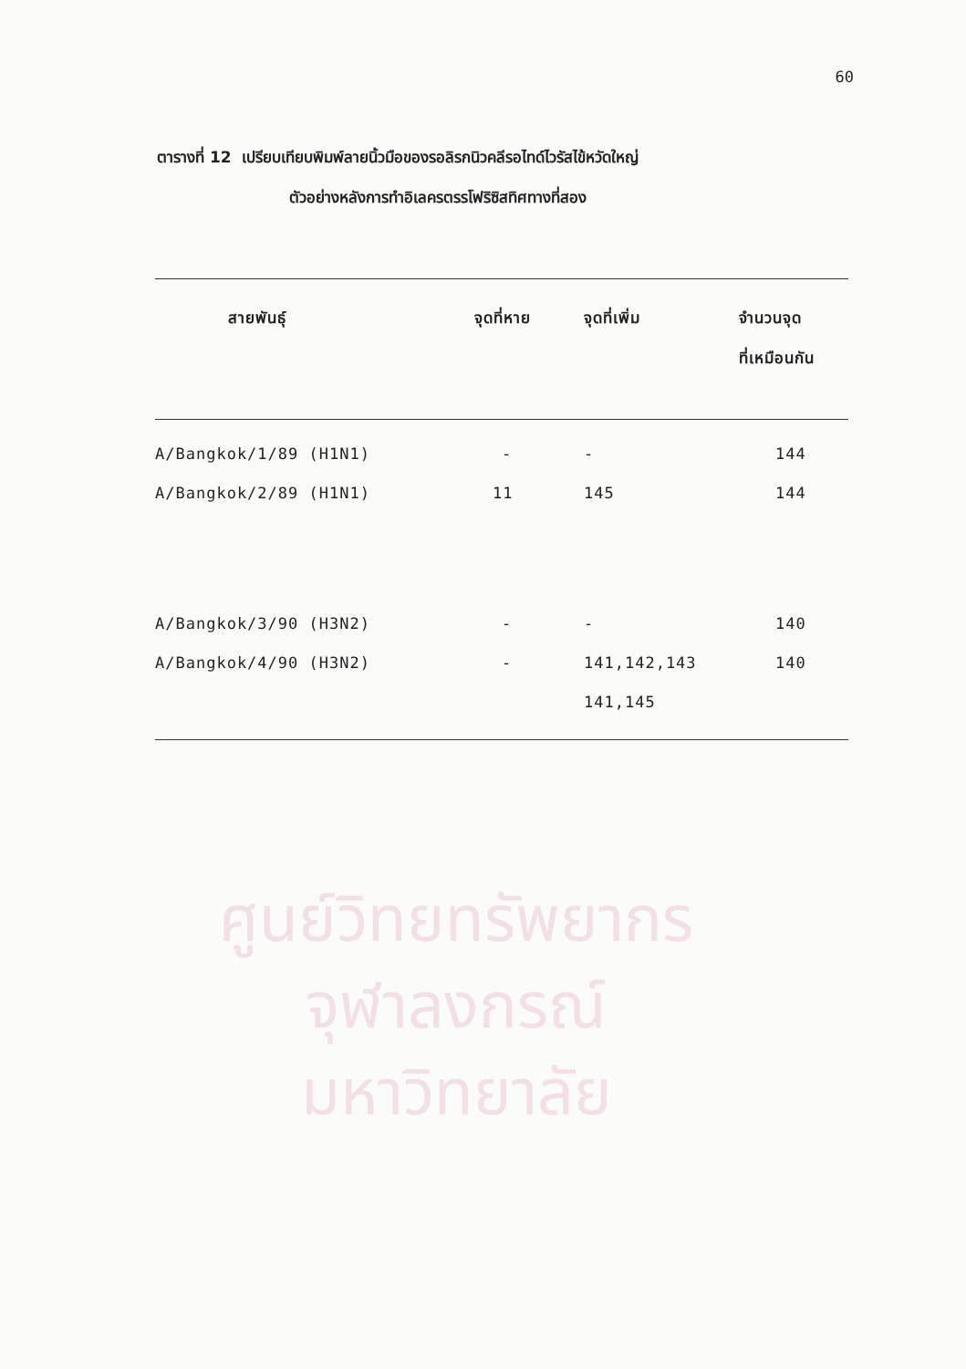60
ตารางที่ 12 เปรียบเทียบพิมพ์ลายนิ้วมือของรอลิรกนิวคลีรอไทด์ไวรัสไข้หวัดใหญ่
ตัวอย่างหลังการทำอิเลครตรรโฟริซิสทิศทางที่สอง
| สายพันธุ์ | จุดที่หาย | จุดที่เพิ่ม | จำนวนจุด ที่เหมือนกัน |
| --- | --- | --- | --- |
| A/Bangkok/1/89 (H1N1) | - | - | 144 |
| A/Bangkok/2/89 (H1N1) | 11 | 145 | 144 |
| A/Bangkok/3/90 (H3N2) | - | - | 140 |
| A/Bangkok/4/90 (H3N2) | - | 141,142,143 | 140 |
| | | 141,145 | |
ศูนย์วิทยทรัพยากร
จุฬาลงกรณ์มหาวิทยาลัย